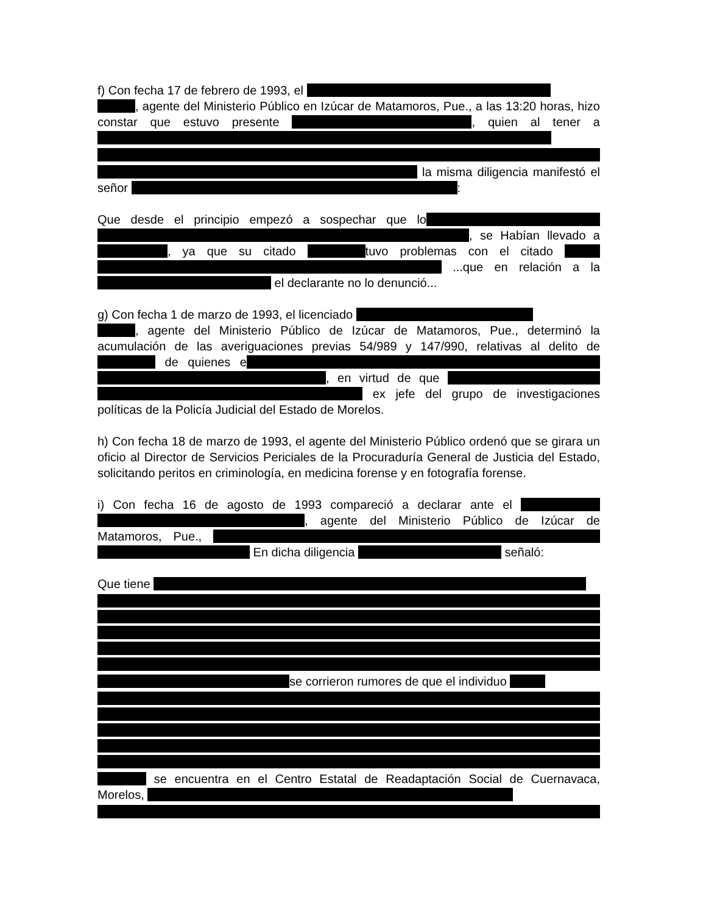f) Con fecha 17 de febrero de 1993, el
, agente del Ministerio Público en Izúcar de Matamoros, Pue., a las 13:20 horas, hizo constar que estuvo presente , quien al tener a la misma diligencia manifestó el señor :
Que desde el principio empezó a sospechar que lo , se Habían llevado a , ya que su citado tuvo problemas con el citado ...que en relación a la el declarante no lo denunció...
g) Con fecha 1 de marzo de 1993, el licenciado
, agente del Ministerio Público de Izúcar de Matamoros, Pue., determinó la acumulación de las averiguaciones previas 54/989 y 147/990, relativas al delito de de quienes e , en virtud de que ex jefe del grupo de investigaciones políticas de la Policía Judicial del Estado de Morelos.
h) Con fecha 18 de marzo de 1993, el agente del Ministerio Público ordenó que se girara un oficio al Director de Servicios Periciales de la Procuraduría General de Justicia del Estado, solicitando peritos en criminología, en medicina forense y en fotografía forense.
i) Con fecha 16 de agosto de 1993 compareció a declarar ante el , agente del Ministerio Público de Izúcar de Matamoros, Pue., En dicha diligencia señaló:
Que tiene se corrieron rumores de que el individuo se encuentra en el Centro Estatal de Readaptación Social de Cuernavaca, Morelos,